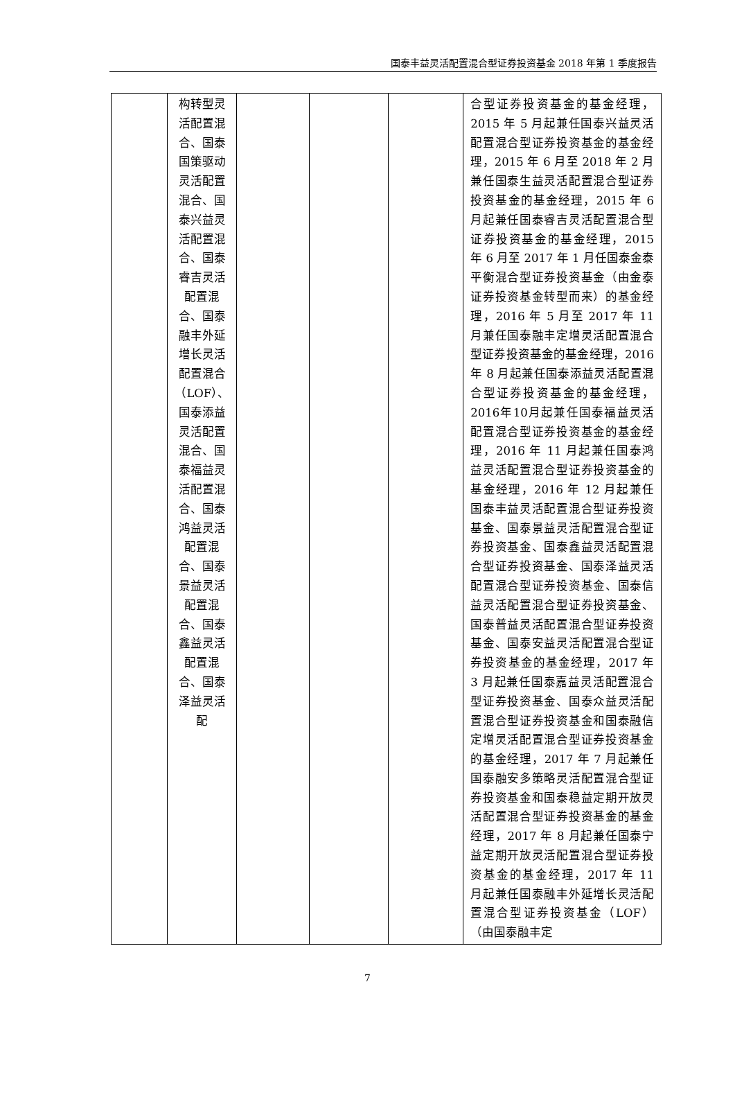国泰丰益灵活配置混合型证券投资基金 2018 年第 1 季度报告
| | 构转型灵活配置混合、国泰国策驱动灵活配置混合、国泰兴益灵活配置混合、国泰睿吉灵活配置混合、国泰融丰外延增长灵活配置混合（LOF）、国泰添益灵活配置混合、国泰福益灵活配置混合、国泰鸿益灵活配置混合、国泰景益灵活配置混合、国泰鑫益灵活配置混合、国泰泽益灵活配 | | | | 合型证券投资基金的基金经理，2015 年 5 月起兼任国泰兴益灵活配置混合型证券投资基金的基金经理，2015 年 6 月至 2018 年 2 月兼任国泰生益灵活配置混合型证券投资基金的基金经理，2015 年 6 月起兼任国泰睿吉灵活配置混合型证券投资基金的基金经理，2015 年 6 月至 2017 年 1 月任国泰金泰平衡混合型证券投资基金（由金泰证券投资基金转型而来）的基金经理，2016 年 5 月至 2017 年 11 月兼任国泰融丰定增灵活配置混合型证券投资基金的基金经理，2016 年 8 月起兼任国泰添益灵活配置混合型证券投资基金的基金经理，2016年10月起兼任国泰福益灵活配置混合型证券投资基金的基金经理，2016 年 11 月起兼任国泰鸿益灵活配置混合型证券投资基金的基金经理，2016 年 12 月起兼任国泰丰益灵活配置混合型证券投资基金、国泰景益灵活配置混合型证券投资基金、国泰鑫益灵活配置混合型证券投资基金、国泰泽益灵活配置混合型证券投资基金、国泰信益灵活配置混合型证券投资基金、国泰普益灵活配置混合型证券投资基金、国泰安益灵活配置混合型证券投资基金的基金经理，2017 年 3 月起兼任国泰嘉益灵活配置混合型证券投资基金、国泰众益灵活配置混合型证券投资基金和国泰融信定增灵活配置混合型证券投资基金的基金经理，2017 年 7 月起兼任国泰融安多策略灵活配置混合型证券投资基金和国泰稳益定期开放灵活配置混合型证券投资基金的基金经理，2017 年 8 月起兼任国泰宁益定期开放灵活配置混合型证券投资基金的基金经理，2017 年 11 月起兼任国泰融丰外延增长灵活配置混合型证券投资基金（LOF）（由国泰融丰定 |
7